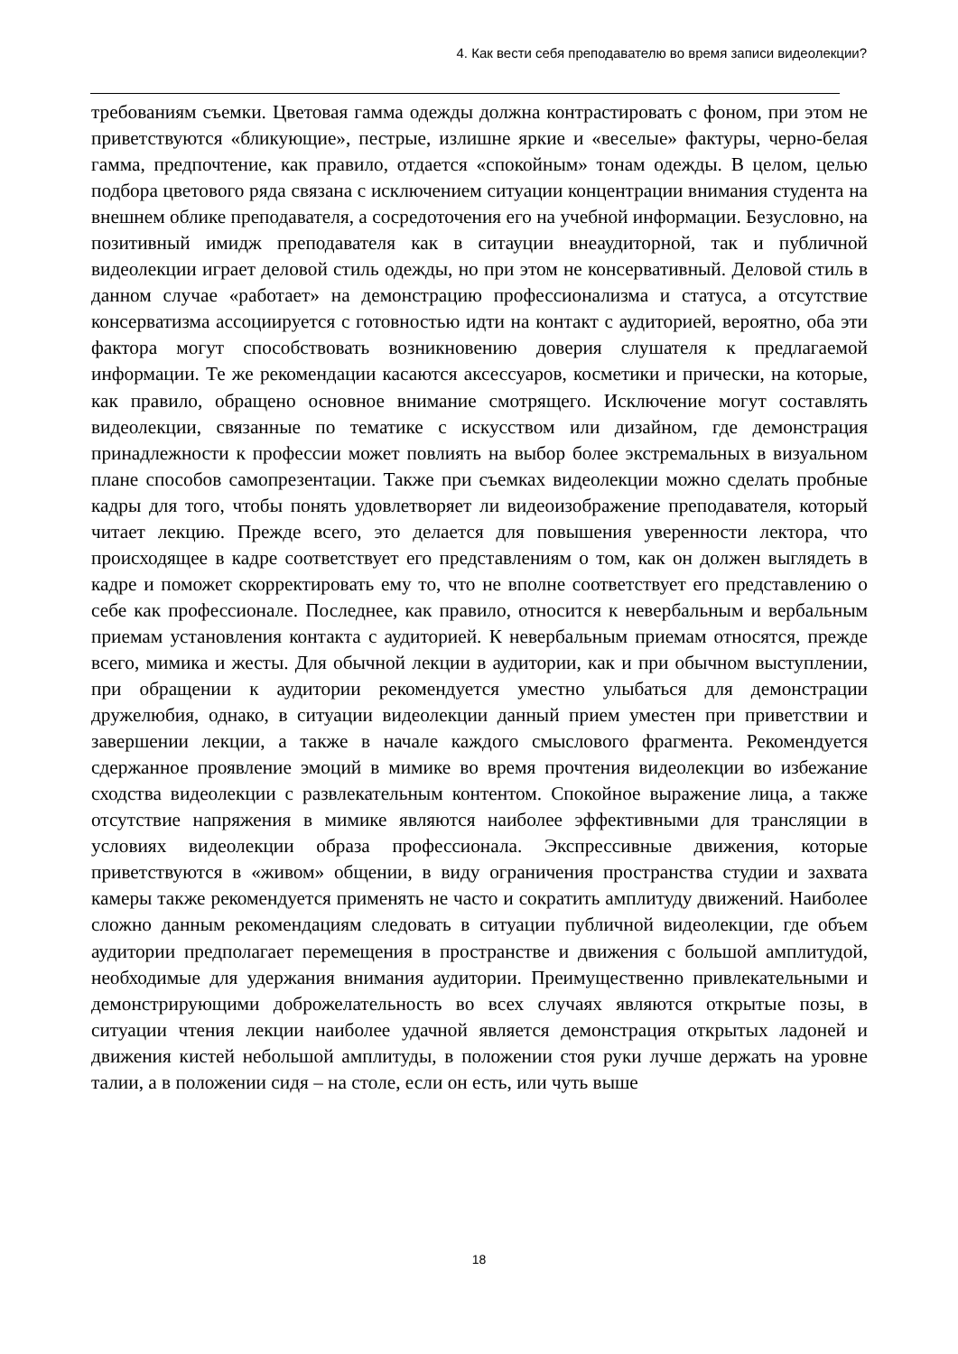4. Как вести себя преподавателю во время записи видеолекции?
требованиям съемки. Цветовая гамма одежды должна контрастировать с фоном, при этом не приветствуются «бликующие», пестрые, излишне яркие и «веселые» фактуры, черно-белая гамма, предпочтение, как правило, отдается «спокойным» тонам одежды. В целом, целью подбора цветового ряда связана с исключением ситуации концентрации внимания студента на внешнем облике преподавателя, а сосредоточения его на учебной информации. Безусловно, на позитивный имидж преподавателя как в ситауции внеаудиторной, так и публичной видеолекции играет деловой стиль одежды, но при этом не консервативный. Деловой стиль в данном случае «работает» на демонстрацию профессионализма и статуса, а отсутствие консерватизма ассоциируется с готовностью идти на контакт с аудиторией, вероятно, оба эти фактора могут способствовать возникновению доверия слушателя к предлагаемой информации. Те же рекомендации касаются аксессуаров, косметики и прически, на которые, как правило, обращено основное внимание смотрящего. Исключение могут составлять видеолекции, связанные по тематике с искусством или дизайном, где демонстрация принадлежности к профессии может повлиять на выбор более экстремальных в визуальном плане способов самопрезентации. Также при съемках видеолекции можно сделать пробные кадры для того, чтобы понять удовлетворяет ли видеоизображение преподавателя, который читает лекцию. Прежде всего, это делается для повышения уверенности лектора, что происходящее в кадре соответствует его представлениям о том, как он должен выглядеть в кадре и поможет скорректировать ему то, что не вполне соответствует его представлению о себе как профессионале. Последнее, как правило, относится к невербальным и вербальным приемам установления контакта с аудиторией. К невербальным приемам относятся, прежде всего, мимика и жесты. Для обычной лекции в аудитории, как и при обычном выступлении, при обращении к аудитории рекомендуется уместно улыбаться для демонстрации дружелюбия, однако, в ситуации видеолекции данный прием уместен при приветствии и завершении лекции, а также в начале каждого смыслового фрагмента. Рекомендуется сдержанное проявление эмоций в мимике во время прочтения видеолекции во избежание сходства видеолекции с развлекательным контентом. Спокойное выражение лица, а также отсутствие напряжения в мимике являются наиболее эффективными для трансляции в условиях видеолекции образа профессионала. Экспрессивные движения, которые приветствуются в «живом» общении, в виду ограничения пространства студии и захвата камеры также рекомендуется применять не часто и сократить амплитуду движений. Наиболее сложно данным рекомендациям следовать в ситуации публичной видеолекции, где объем аудитории предполагает перемещения в пространстве и движения с большой амплитудой, необходимые для удержания внимания аудитории. Преимущественно привлекательными и демонстрирующими доброжелательность во всех случаях являются открытые позы, в ситуации чтения лекции наиболее удачной является демонстрация открытых ладоней и движения кистей небольшой амплитуды, в положении стоя руки лучше держать на уровне талии, а в положении сидя – на столе, если он есть, или чуть выше
18